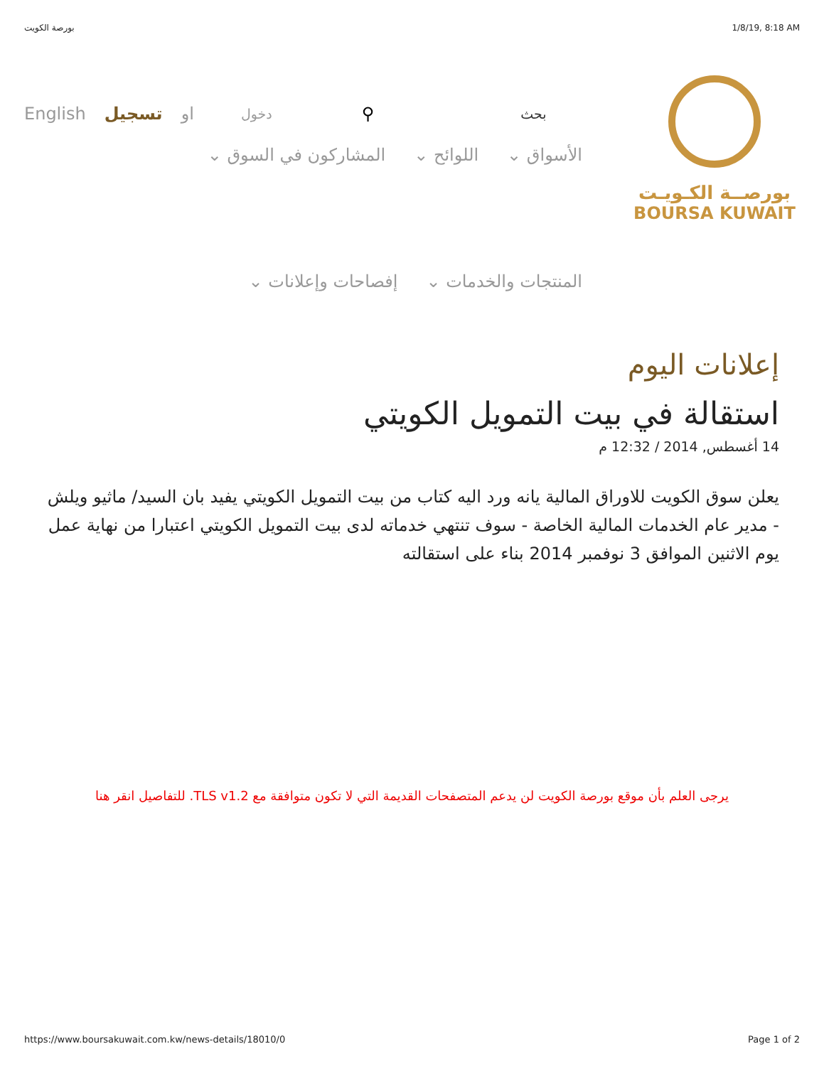بورصة الكويت 1/8/19, 8:18 AM
English تسجيل او دخول ⚲ بحث
بورصــة الكـويـت
BOURSA KUWAIT
الأسواق ⌄ اللوائح ⌄ المشاركون في السوق ⌄ المنتجات والخدمات ⌄ إفصاحات وإعلانات ⌄
إعلانات اليوم
استقالة في بيت التمويل الكويتي
14 أغسطس, 2014 / 12:32 م
يعلن سوق الكويت للاوراق المالية يانه ورد اليه كتاب من بيت التمويل الكويتي يفيد بان السيد/ ماثيو ويلش - مدير عام الخدمات المالية الخاصة - سوف تنتهي خدماته لدى بيت التمويل الكويتي اعتبارا من نهاية عمل يوم الاثنين الموافق 3 نوفمبر 2014 بناء على استقالته
يرجى العلم بأن موقع بورصة الكويت لن يدعم المتصفحات القديمة التي لا تكون متوافقة مع TLS v1.2. للتفاصيل انقر هنا
https://www.boursakuwait.com.kw/news-details/18010/0 Page 1 of 2